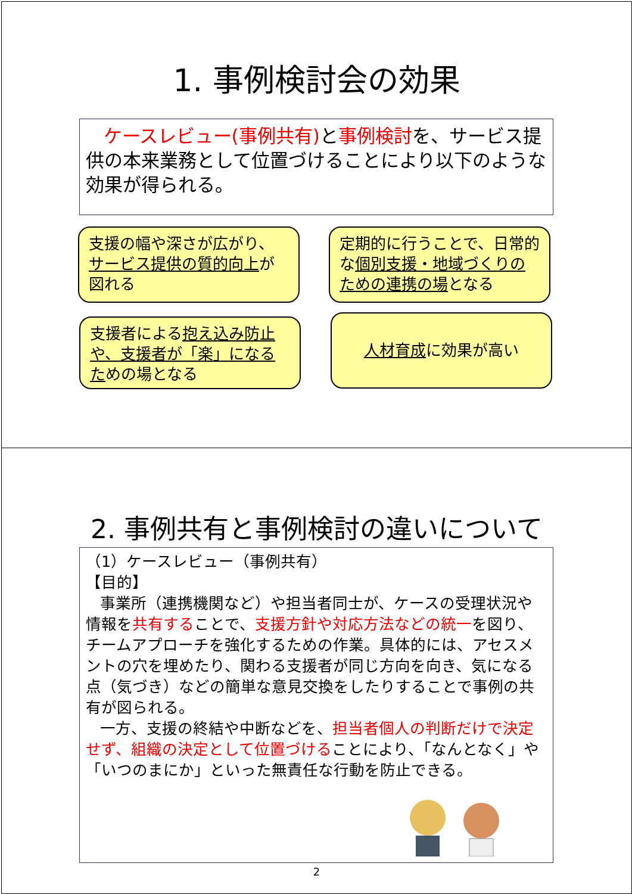1. 事例検討会の効果
ケースレビュー(事例共有) と事例検討を、サービス提供の本来業務として位置づけることにより以下のような効果が得られる。
支援の幅や深さが広がり、サービス提供の質的向上が図れる
定期的に行うことで、日常的な個別支援・地域づくりのための連携の場となる
支援者による抱え込み防止や、支援者が「楽」になるための場となる
人材育成に効果が高い
2. 事例共有と事例検討の違いについて
（1）ケースレビュー（事例共有）
【目的】
事業所（連携機関など）や担当者同士が、ケースの受理状況や情報を共有することで、支援方針や対応方法などの統一を図り、チームアプローチを強化するための作業。具体的には、アセスメントの穴を埋めたり、関わる支援者が同じ方向を向き、気になる点（気づき）などの簡単な意見交換をしたりすることで事例の共有が図られる。
一方、支援の終結や中断などを、担当者個人の判断だけで決定せず、組織の決定として位置づけることにより、「なんとなく」や「いつのまにか」といった無責任な行動を防止できる。
2